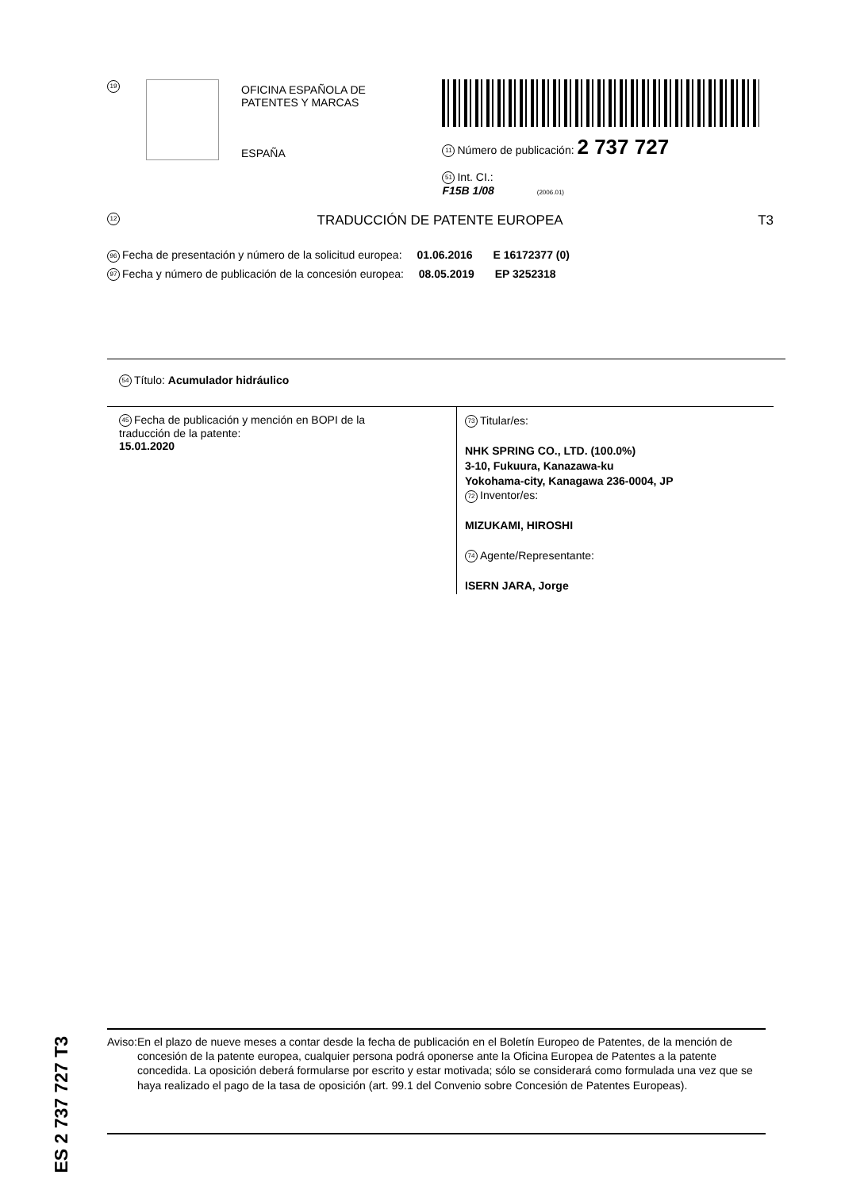19
OFICINA ESPAÑOLA DE
PATENTES Y MARCAS
ESPAÑA
11 Número de publicación: 2 737 727
51 Int. CI.:
F15B 1/08 (2006.01)
12 TRADUCCIÓN DE PATENTE EUROPEA T3
96 Fecha de presentación y número de la solicitud europea: 01.06.2016 E 16172377 (0)
97 Fecha y número de publicación de la concesión europea: 08.05.2019 EP 3252318
54 Título: Acumulador hidráulico
45 Fecha de publicación y mención en BOPI de la
traducción de la patente:
15.01.2020
73 Titular/es:
NHK SPRING CO., LTD. (100.0%)
3-10, Fukuura, Kanazawa-ku
Yokohama-city, Kanagawa 236-0004, JP
72 Inventor/es:
MIZUKAMI, HIROSHI
74 Agente/Representante:
ISERN JARA, Jorge
ES 2 737 727 T3
Aviso: En el plazo de nueve meses a contar desde la fecha de publicación en el Boletín Europeo de Patentes, de la mención de concesión de la patente europea, cualquier persona podrá oponerse ante la Oficina Europea de Patentes a la patente concedida. La oposición deberá formularse por escrito y estar motivada; sólo se considerará como formulada una vez que se haya realizado el pago de la tasa de oposición (art. 99.1 del Convenio sobre Concesión de Patentes Europeas).